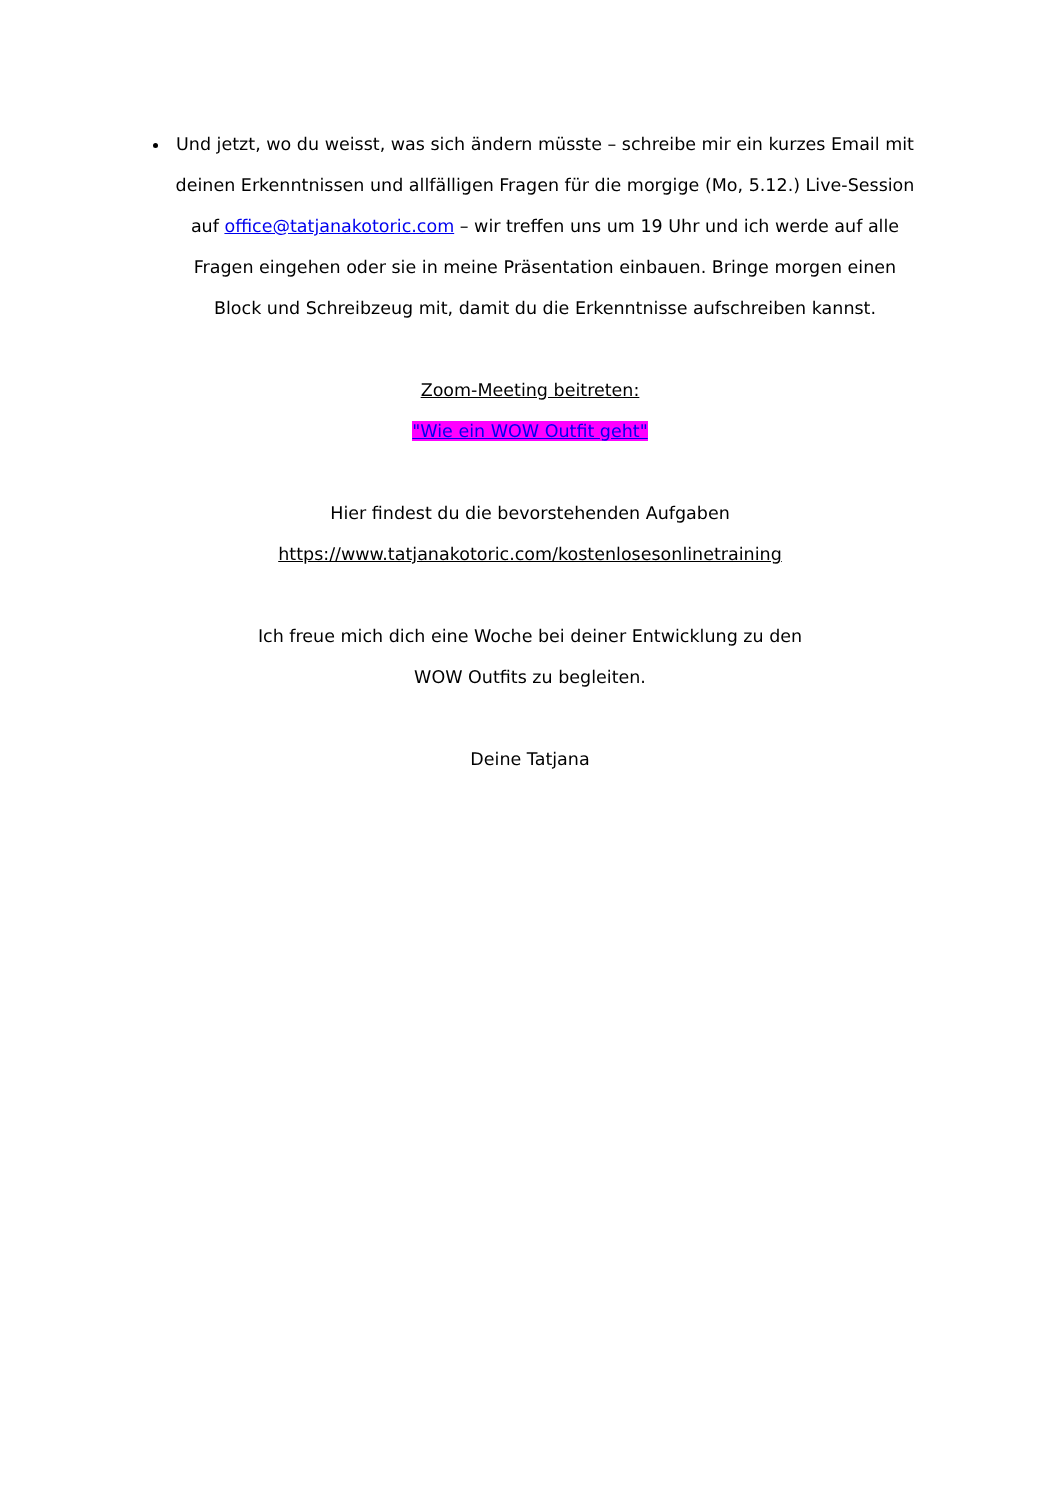Und jetzt, wo du weisst, was sich ändern müsste – schreibe mir ein kurzes Email mit deinen Erkenntnissen und allfälligen Fragen für die morgige (Mo, 5.12.) Live-Session auf office@tatjanakotoric.com – wir treffen uns um 19 Uhr und ich werde auf alle Fragen eingehen oder sie in meine Präsentation einbauen. Bringe morgen einen Block und Schreibzeug mit, damit du die Erkenntnisse aufschreiben kannst.
Zoom-Meeting beitreten:
"Wie ein WOW Outfit geht"
Hier findest du die bevorstehenden Aufgaben
https://www.tatjanakotoric.com/kostenlosesonlinetraining
Ich freue mich dich eine Woche bei deiner Entwicklung zu den
WOW Outfits zu begleiten.
Deine Tatjana